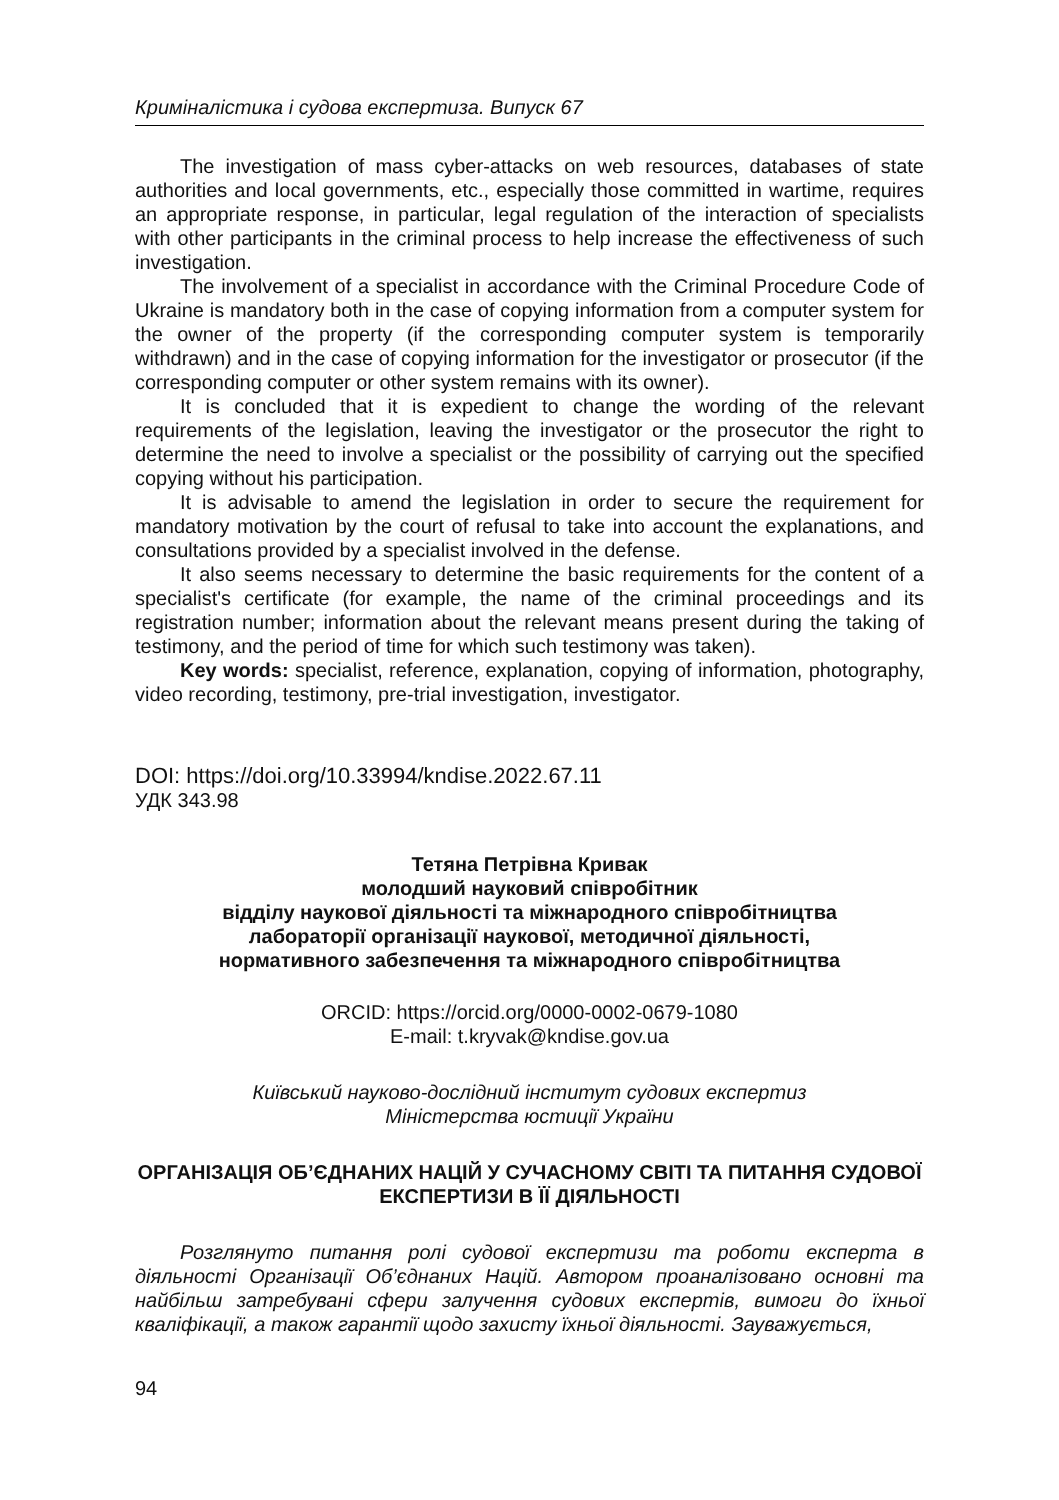Криміналістика і судова експертиза. Випуск 67
The investigation of mass cyber-attacks on web resources, databases of state authorities and local governments, etc., especially those committed in wartime, requires an appropriate response, in particular, legal regulation of the interaction of specialists with other participants in the criminal process to help increase the effectiveness of such investigation.
The involvement of a specialist in accordance with the Criminal Procedure Code of Ukraine is mandatory both in the case of copying information from a computer system for the owner of the property (if the corresponding computer system is temporarily withdrawn) and in the case of copying information for the investigator or prosecutor (if the corresponding computer or other system remains with its owner).
It is concluded that it is expedient to change the wording of the relevant requirements of the legislation, leaving the investigator or the prosecutor the right to determine the need to involve a specialist or the possibility of carrying out the specified copying without his participation.
It is advisable to amend the legislation in order to secure the requirement for mandatory motivation by the court of refusal to take into account the explanations, and consultations provided by a specialist involved in the defense.
It also seems necessary to determine the basic requirements for the content of a specialist's certificate (for example, the name of the criminal proceedings and its registration number; information about the relevant means present during the taking of testimony, and the period of time for which such testimony was taken).
Key words: specialist, reference, explanation, copying of information, photography, video recording, testimony, pre-trial investigation, investigator.
DOI: https://doi.org/10.33994/kndise.2022.67.11
УДК 343.98
Тетяна Петрівна Кривак
молодший науковий співробітник
відділу наукової діяльності та міжнародного співробітництва
лабораторії організації наукової, методичної діяльності,
нормативного забезпечення та міжнародного співробітництва
ORCID: https://orcid.org/0000-0002-0679-1080
E-mail: t.kryvak@kndise.gov.ua
Київський науково-дослідний інститут судових експертиз
Міністерства юстиції України
ОРГАНІЗАЦІЯ ОБ’ЄДНАНИХ НАЦІЙ У СУЧАСНОМУ СВІТІ ТА ПИТАННЯ СУДОВОЇ ЕКСПЕРТИЗИ В ЇЇ ДІЯЛЬНОСТІ
Розглянуто питання ролі судової експертизи та роботи експерта в діяльності Організації Об’єднаних Націй. Автором проаналізовано основні та найбільш затребувані сфери залучення судових експертів, вимоги до їхньої кваліфікації, а також гарантії щодо захисту їхньої діяльності. Зауважується,
94